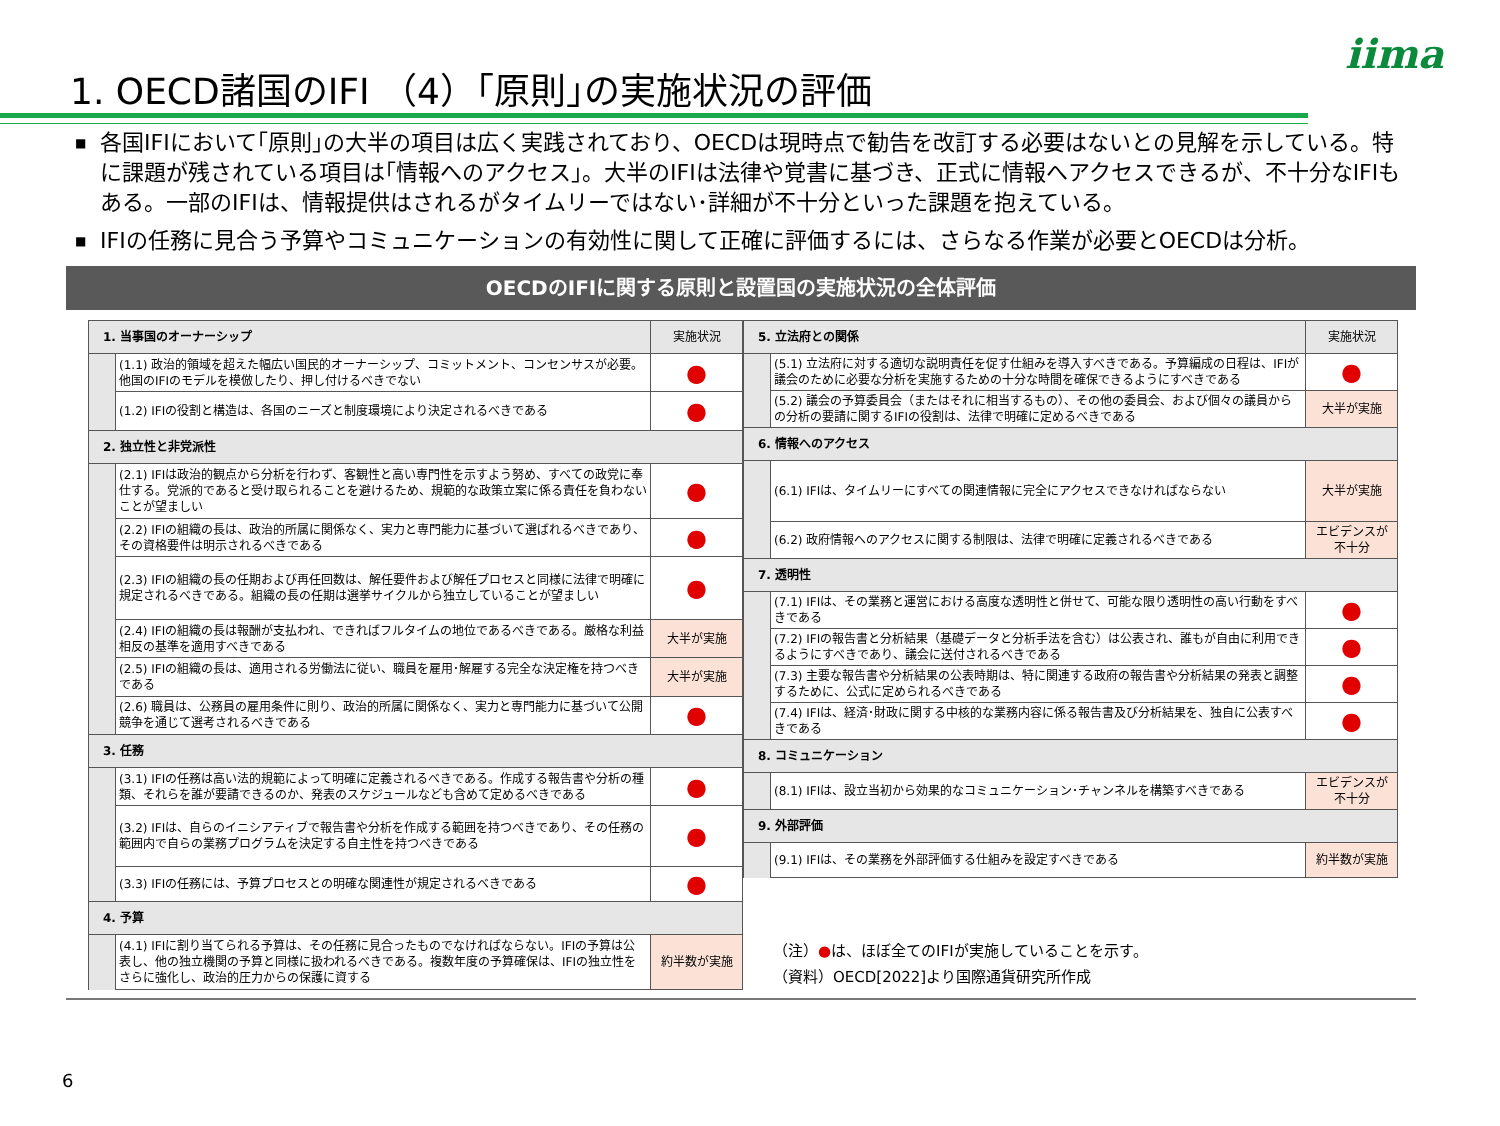iima
1. OECD諸国のIFI （4）｢原則｣の実施状況の評価
■ 各国IFIにおいて｢原則｣の大半の項目は広く実践されており、OECDは現時点で勧告を改訂する必要はないとの見解を示している。特に課題が残されている項目は｢情報へのアクセス｣。大半のIFIは法律や覚書に基づき、正式に情報へアクセスできるが、不十分なIFIもある。一部のIFIは、情報提供はされるがタイムリーではない･詳細が不十分といった課題を抱えている。
■ IFIの任務に見合う予算やコミュニケーションの有効性に関して正確に評価するには、さらなる作業が必要とOECDは分析。
OECDのIFIに関する原則と設置国の実施状況の全体評価
| 1. 当事国のオーナーシップ | | 実施状況 |
| | (1.1) 政治的領域を超えた幅広い国民的オーナーシップ、コミットメント、コンセンサスが必要。他国のIFIのモデルを模倣したり、押し付けるべきでない | ● |
| | (1.2) IFIの役割と構造は、各国のニーズと制度環境により決定されるべきである | ● |
| 2. 独立性と非党派性 | | |
| | (2.1) IFIは政治的観点から分析を行わず、客観性と高い専門性を示すよう努め、すべての政党に奉仕する。党派的であると受け取られることを避けるため、規範的な政策立案に係る責任を負わないことが望ましい | ● |
| | (2.2) IFIの組織の長は、政治的所属に関係なく、実力と専門能力に基づいて選ばれるべきであり、その資格要件は明示されるべきである | ● |
| | (2.3) IFIの組織の長の任期および再任回数は、解任要件および解任プロセスと同様に法律で明確に規定されるべきである。組織の長の任期は選挙サイクルから独立していることが望ましい | ● |
| | (2.4) IFIの組織の長は報酬が支払われ、できればフルタイムの地位であるべきである。厳格な利益相反の基準を適用すべきである | 大半が実施 |
| | (2.5) IFIの組織の長は、適用される労働法に従い、職員を雇用･解雇する完全な決定権を持つべきである | 大半が実施 |
| | (2.6) 職員は、公務員の雇用条件に則り、政治的所属に関係なく、実力と専門能力に基づいて公開競争を通じて選考されるべきである | ● |
| 3. 任務 | | |
| | (3.1) IFIの任務は高い法的規範によって明確に定義されるべきである。作成する報告書や分析の種類、それらを誰が要請できるのか、発表のスケジュールなども含めて定めるべきである | ● |
| | (3.2) IFIは、自らのイニシアティブで報告書や分析を作成する範囲を持つべきであり、その任務の範囲内で自らの業務プログラムを決定する自主性を持つべきである | ● |
| | (3.3) IFIの任務には、予算プロセスとの明確な関連性が規定されるべきである | ● |
| 4. 予算 | | |
| | (4.1) IFIに割り当てられる予算は、その任務に見合ったものでなければならない。IFIの予算は公表し、他の独立機関の予算と同様に扱われるべきである。複数年度の予算確保は、IFIの独立性をさらに強化し、政治的圧力からの保護に資する | 約半数が実施 |
| 5. 立法府との関係 | | 実施状況 |
| | (5.1) 立法府に対する適切な説明責任を促す仕組みを導入すべきである。予算編成の日程は、IFIが議会のために必要な分析を実施するための十分な時間を確保できるようにすべきである | ● |
| | (5.2) 議会の予算委員会（またはそれに相当するもの）、その他の委員会、および個々の議員からの分析の要請に関するIFIの役割は、法律で明確に定めるべきである | 大半が実施 |
| 6. 情報へのアクセス | | |
| | (6.1) IFIは、タイムリーにすべての関連情報に完全にアクセスできなければならない | 大半が実施 |
| | (6.2) 政府情報へのアクセスに関する制限は、法律で明確に定義されるべきである | エビデンスが 不十分 |
| 7. 透明性 | | |
| | (7.1) IFIは、その業務と運営における高度な透明性と併せて、可能な限り透明性の高い行動をすべきである | ● |
| | (7.2) IFIの報告書と分析結果（基礎データと分析手法を含む）は公表され、誰もが自由に利用できるようにすべきであり、議会に送付されるべきである | ● |
| | (7.3) 主要な報告書や分析結果の公表時期は、特に関連する政府の報告書や分析結果の発表と調整するために、公式に定められるべきである | ● |
| | (7.4) IFIは、経済･財政に関する中核的な業務内容に係る報告書及び分析結果を、独自に公表すべきである | ● |
| 8. コミュニケーション | | |
| | (8.1) IFIは、設立当初から効果的なコミュニケーション･チャンネルを構築すべきである | エビデンスが 不十分 |
| 9. 外部評価 | | |
| | (9.1) IFIは、その業務を外部評価する仕組みを設定すべきである | 約半数が実施 |
（注）●は、ほぼ全てのIFIが実施していることを示す。
（資料）OECD[2022]より国際通貨研究所作成
6